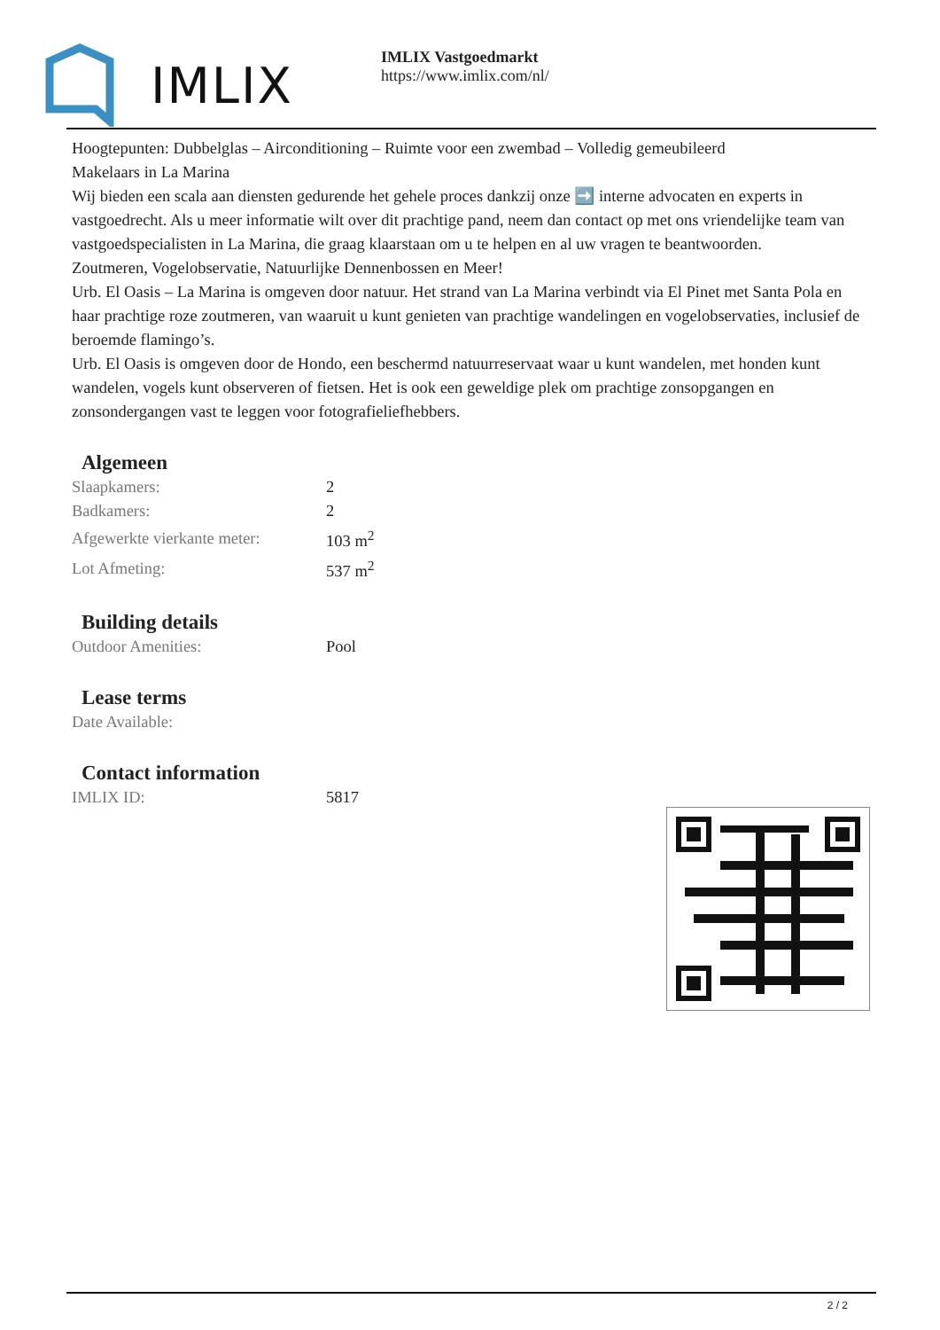IMLIX
IMLIX Vastgoedmarkt
https://www.imlix.com/nl/
Hoogtepunten: Dubbelglas – Airconditioning – Ruimte voor een zwembad – Volledig gemeubileerd
Makelaars in La Marina
Wij bieden een scala aan diensten gedurende het gehele proces dankzij onze ➡️ interne advocaten en experts in vastgoedrecht. Als u meer informatie wilt over dit prachtige pand, neem dan contact op met ons vriendelijke team van vastgoedspecialisten in La Marina, die graag klaarstaan om u te helpen en al uw vragen te beantwoorden.
Zoutmeren, Vogelobservatie, Natuurlijke Dennenbossen en Meer!
Urb. El Oasis – La Marina is omgeven door natuur. Het strand van La Marina verbindt via El Pinet met Santa Pola en haar prachtige roze zoutmeren, van waaruit u kunt genieten van prachtige wandelingen en vogelobservaties, inclusief de beroemde flamingo’s.
Urb. El Oasis is omgeven door de Hondo, een beschermd natuurreservaat waar u kunt wandelen, met honden kunt wandelen, vogels kunt observeren of fietsen. Het is ook een geweldige plek om prachtige zonsopgangen en zonsondergangen vast te leggen voor fotografieliefhebbers.
Algemeen
| Slaapkamers: | 2 |
| Badkamers: | 2 |
| Afgewerkte vierkante meter: | 103 m<sup>2</sup> |
| Lot Afmeting: | 537 m<sup>2</sup> |
Building details
| Outdoor Amenities: | Pool |
Lease terms
| Date Available: | |
Contact information
| IMLIX ID: | 5817 |
2 / 2